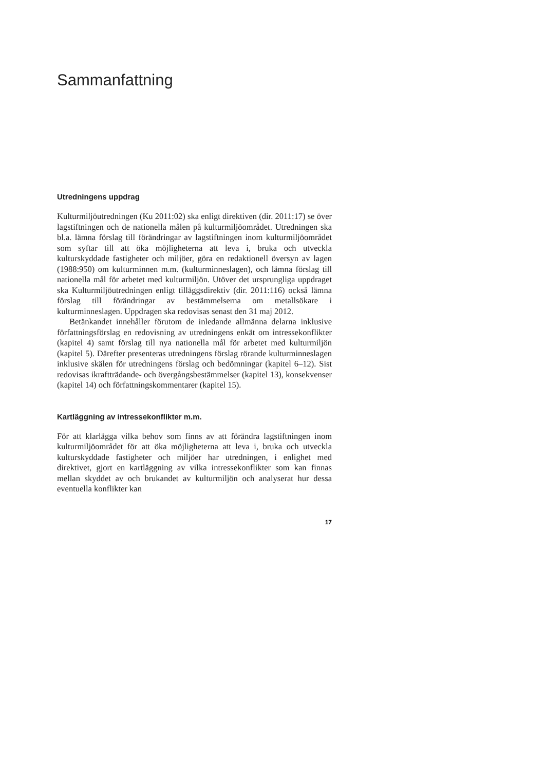Sammanfattning
Utredningens uppdrag
Kulturmiljöutredningen (Ku 2011:02) ska enligt direktiven (dir. 2011:17) se över lagstiftningen och de nationella målen på kulturmiljöområdet. Utredningen ska bl.a. lämna förslag till förändringar av lagstiftningen inom kulturmiljöområdet som syftar till att öka möjligheterna att leva i, bruka och utveckla kulturskyddade fastigheter och miljöer, göra en redaktionell översyn av lagen (1988:950) om kulturminnen m.m. (kulturminneslagen), och lämna förslag till nationella mål för arbetet med kulturmiljön. Utöver det ursprungliga uppdraget ska Kulturmiljöutredningen enligt tilläggsdirektiv (dir. 2011:116) också lämna förslag till förändringar av bestämmelserna om metallsökare i kulturminneslagen. Uppdragen ska redovisas senast den 31 maj 2012.
Betänkandet innehåller förutom de inledande allmänna delarna inklusive författningsförslag en redovisning av utredningens enkät om intressekonflikter (kapitel 4) samt förslag till nya nationella mål för arbetet med kulturmiljön (kapitel 5). Därefter presenteras utredningens förslag rörande kulturminneslagen inklusive skälen för utredningens förslag och bedömningar (kapitel 6–12). Sist redovisas ikraftträdande- och övergångsbestämmelser (kapitel 13), konsekvenser (kapitel 14) och författningskommentarer (kapitel 15).
Kartläggning av intressekonflikter m.m.
För att klarlägga vilka behov som finns av att förändra lagstiftningen inom kulturmiljöområdet för att öka möjligheterna att leva i, bruka och utveckla kulturskyddade fastigheter och miljöer har utredningen, i enlighet med direktivet, gjort en kartläggning av vilka intressekonflikter som kan finnas mellan skyddet av och brukandet av kulturmiljön och analyserat hur dessa eventuella konflikter kan
17